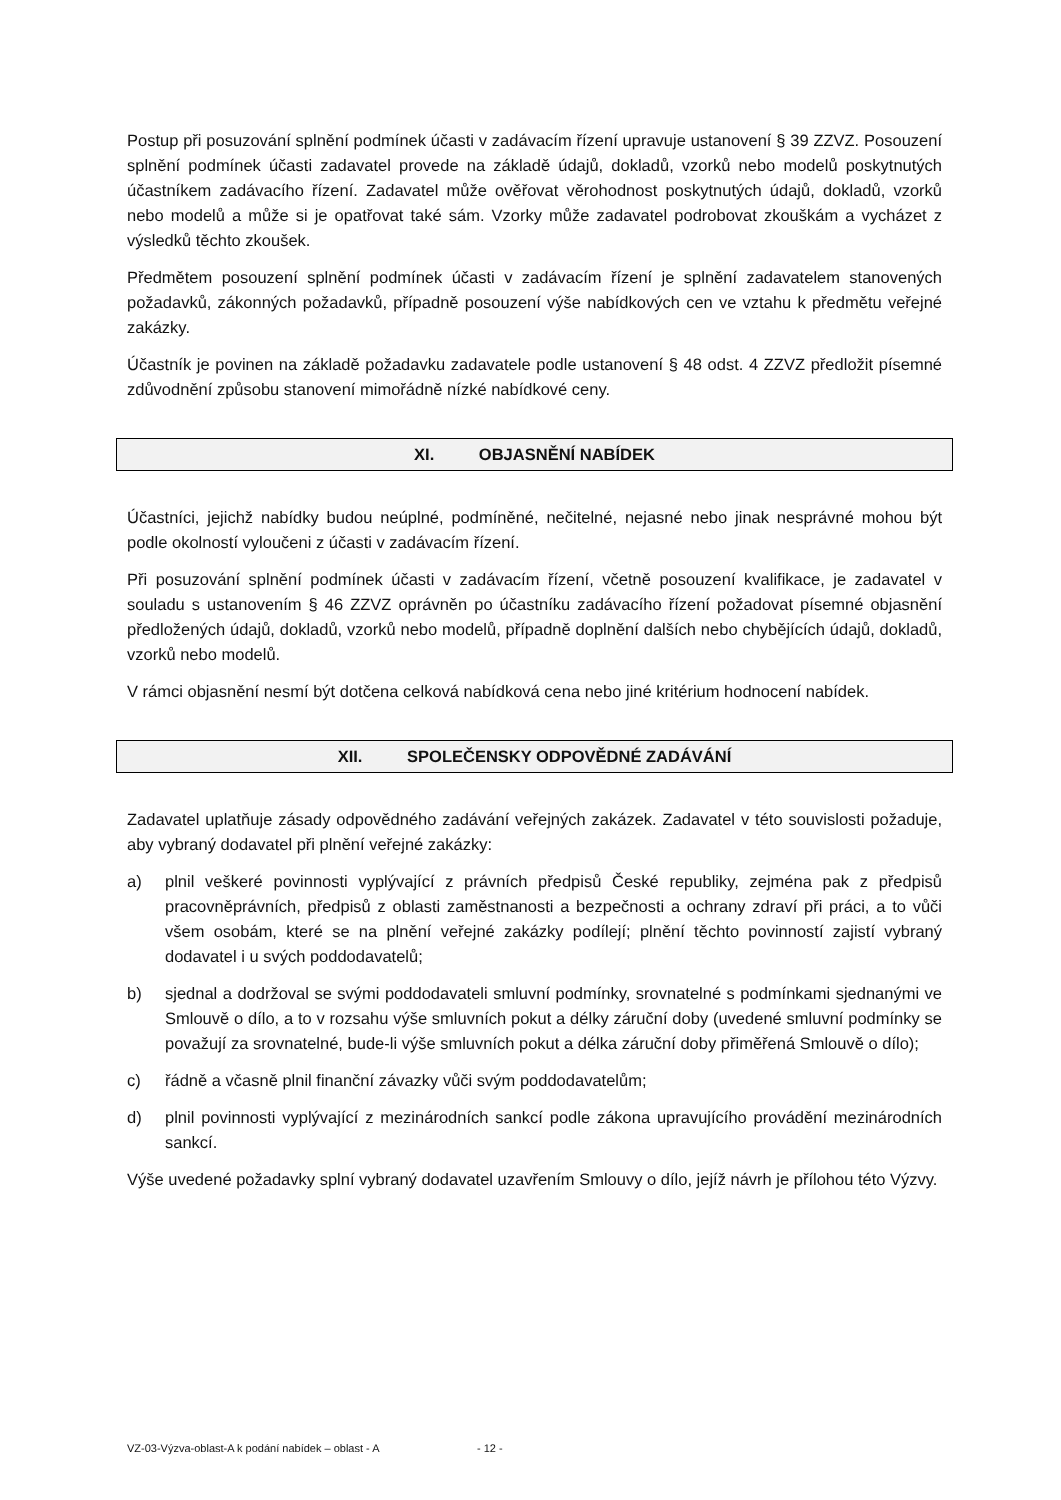Postup při posuzování splnění podmínek účasti v zadávacím řízení upravuje ustanovení § 39 ZZVZ. Posouzení splnění podmínek účasti zadavatel provede na základě údajů, dokladů, vzorků nebo modelů poskytnutých účastníkem zadávacího řízení. Zadavatel může ověřovat věrohodnost poskytnutých údajů, dokladů, vzorků nebo modelů a může si je opatřovat také sám. Vzorky může zadavatel podrobovat zkouškám a vycházet z výsledků těchto zkoušek.
Předmětem posouzení splnění podmínek účasti v zadávacím řízení je splnění zadavatelem stanovených požadavků, zákonných požadavků, případně posouzení výše nabídkových cen ve vztahu k předmětu veřejné zakázky.
Účastník je povinen na základě požadavku zadavatele podle ustanovení § 48 odst. 4 ZZVZ předložit písemné zdůvodnění způsobu stanovení mimořádně nízké nabídkové ceny.
XI. OBJASNĚNÍ NABÍDEK
Účastníci, jejichž nabídky budou neúplné, podmíněné, nečitelné, nejasné nebo jinak nesprávné mohou být podle okolností vyloučeni z účasti v zadávacím řízení.
Při posuzování splnění podmínek účasti v zadávacím řízení, včetně posouzení kvalifikace, je zadavatel v souladu s ustanovením § 46 ZZVZ oprávněn po účastníku zadávacího řízení požadovat písemné objasnění předložených údajů, dokladů, vzorků nebo modelů, případně doplnění dalších nebo chybějících údajů, dokladů, vzorků nebo modelů.
V rámci objasnění nesmí být dotčena celková nabídková cena nebo jiné kritérium hodnocení nabídek.
XII. SPOLEČENSKY ODPOVĚDNÉ ZADÁVÁNÍ
Zadavatel uplatňuje zásady odpovědného zadávání veřejných zakázek. Zadavatel v této souvislosti požaduje, aby vybraný dodavatel při plnění veřejné zakázky:
a) plnil veškeré povinnosti vyplývající z právních předpisů České republiky, zejména pak z předpisů pracovněprávních, předpisů z oblasti zaměstnanosti a bezpečnosti a ochrany zdraví při práci, a to vůči všem osobám, které se na plnění veřejné zakázky podílejí; plnění těchto povinností zajistí vybraný dodavatel i u svých poddodavatelů;
b) sjednal a dodržoval se svými poddodavateli smluvní podmínky, srovnatelné s podmínkami sjednanými ve Smlouvě o dílo, a to v rozsahu výše smluvních pokut a délky záruční doby (uvedené smluvní podmínky se považují za srovnatelné, bude-li výše smluvních pokut a délka záruční doby přiměřená Smlouvě o dílo);
c) řádně a včasně plnil finanční závazky vůči svým poddodavatelům;
d) plnil povinnosti vyplývající z mezinárodních sankcí podle zákona upravujícího provádění mezinárodních sankcí.
Výše uvedené požadavky splní vybraný dodavatel uzavřením Smlouvy o dílo, jejíž návrh je přílohou této Výzvy.
VZ-03-Výzva-oblast-A k podání nabídek – oblast - A - 12 -